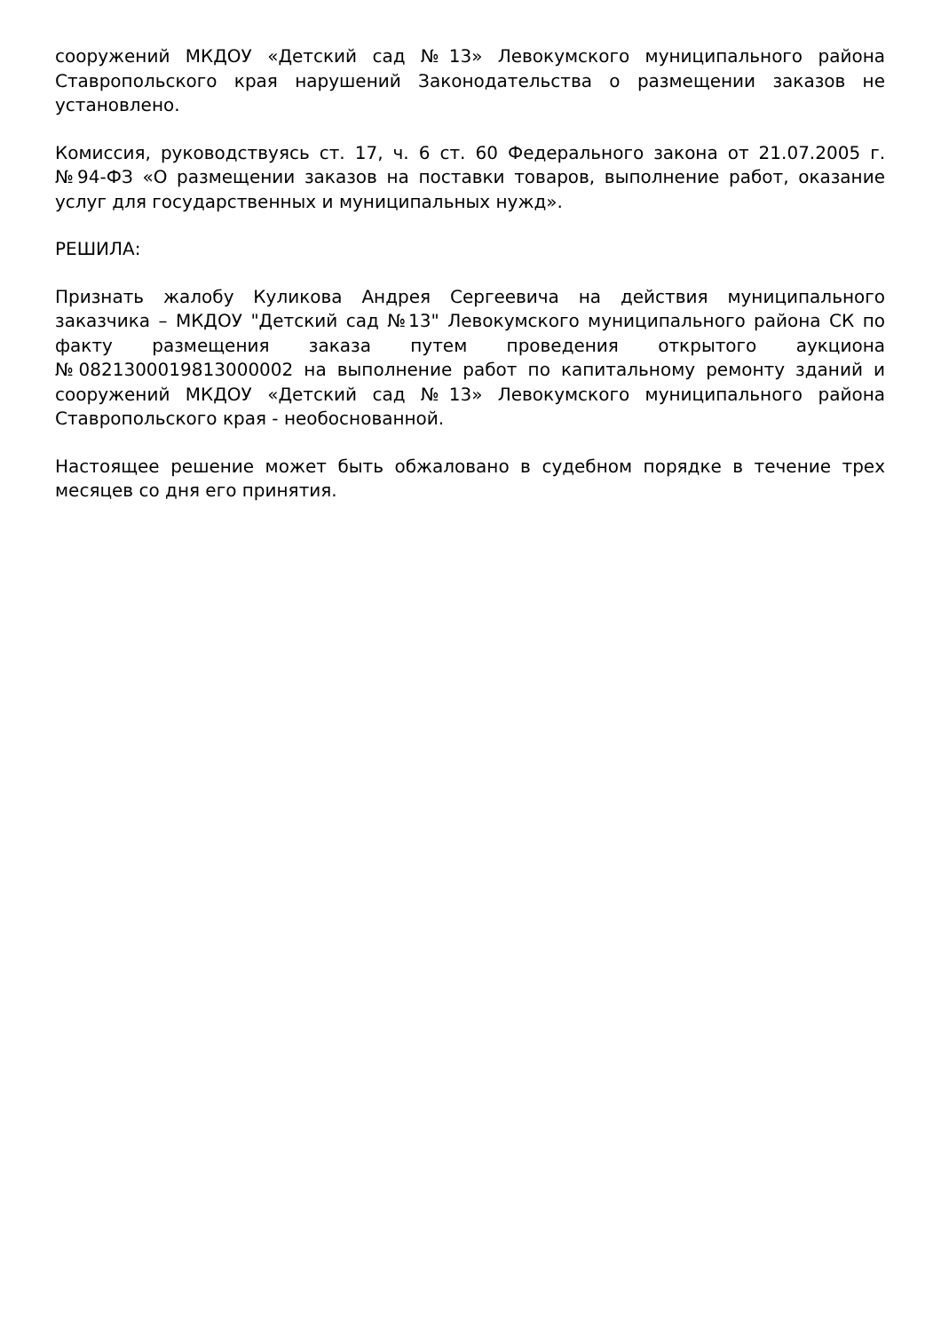сооружений МКДОУ «Детский сад №13» Левокумского муниципального района Ставропольского края нарушений Законодательства о размещении заказов не установлено.
Комиссия, руководствуясь ст. 17, ч. 6 ст. 60 Федерального закона от 21.07.2005 г. №94-ФЗ «О размещении заказов на поставки товаров, выполнение работ, оказание услуг для государственных и муниципальных нужд».
РЕШИЛА:
Признать жалобу Куликова Андрея Сергеевича на действия муниципального заказчика – МКДОУ "Детский сад №13" Левокумского муниципального района СК по факту размещения заказа путем проведения открытого аукциона №0821300019813000002 на выполнение работ по капитальному ремонту зданий и сооружений МКДОУ «Детский сад №13» Левокумского муниципального района Ставропольского края - необоснованной.
Настоящее решение может быть обжаловано в судебном порядке в течение трех месяцев со дня его принятия.